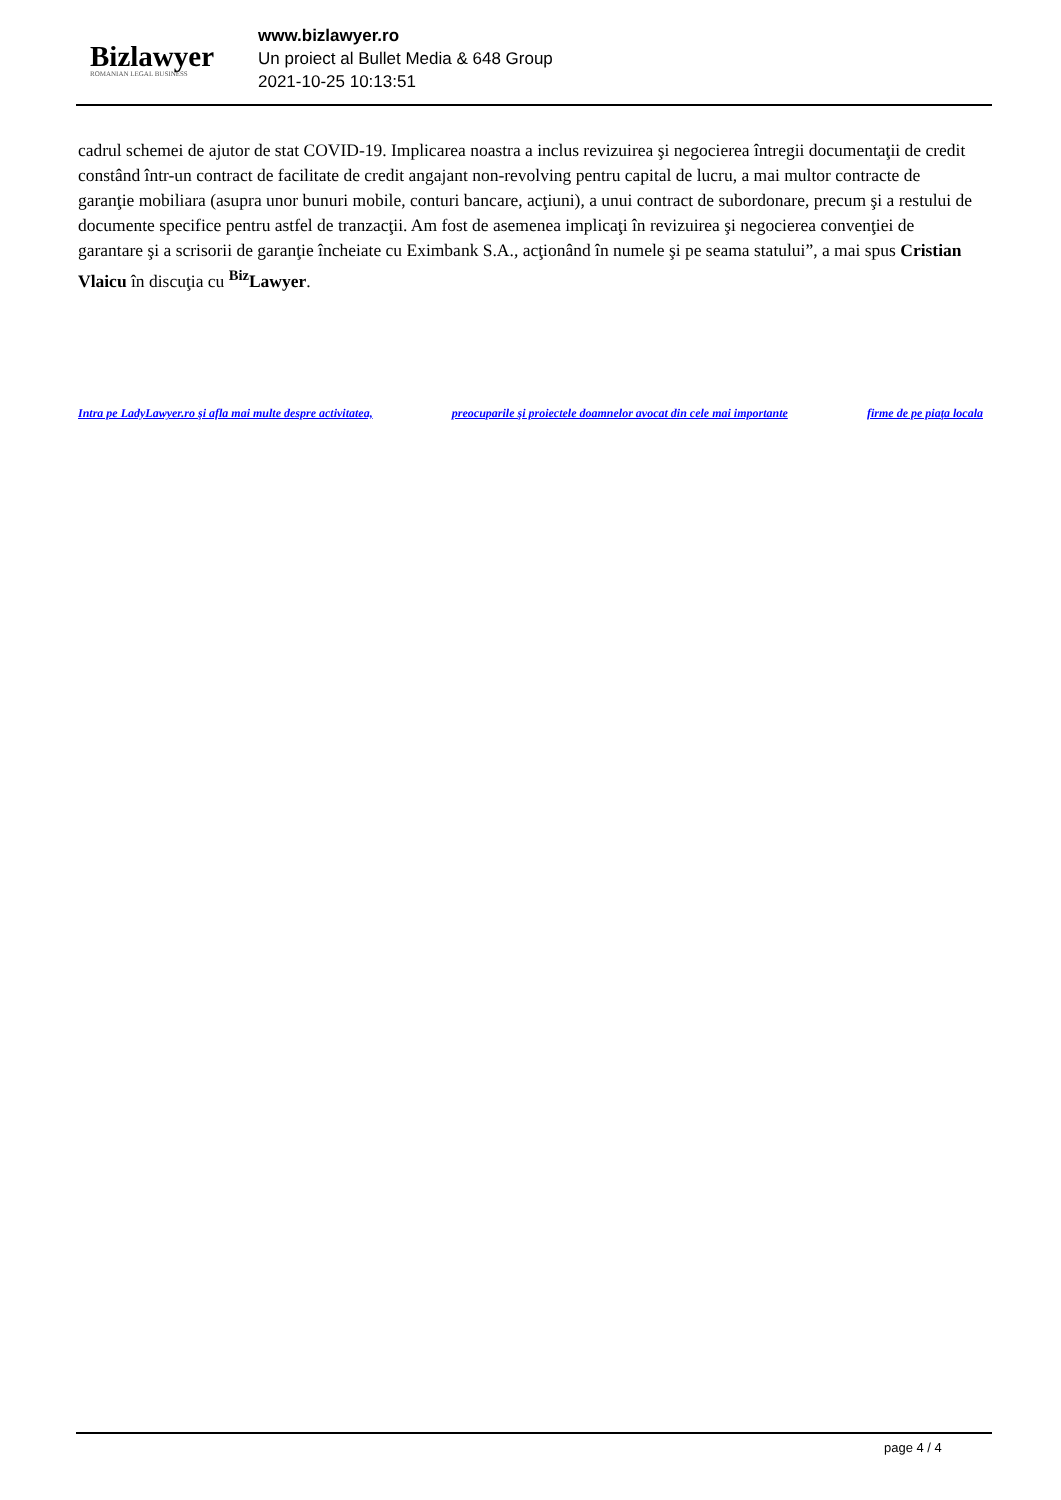Bizlawyer
ROMANIAN LEGAL BUSINESS
www.bizlawyer.ro
Un proiect al Bullet Media & 648 Group
2021-10-25 10:13:51
cadrul schemei de ajutor de stat COVID-19. Implicarea noastra a inclus revizuirea şi negocierea întregii documentaţii de credit constând într-un contract de facilitate de credit angajant non-revolving pentru capital de lucru, a mai multor contracte de garanţie mobiliara (asupra unor bunuri mobile, conturi bancare, acţiuni), a unui contract de subordonare, precum şi a restului de documente specifice pentru astfel de tranzacţii. Am fost de asemenea implicaţi în revizuirea şi negocierea convenţiei de garantare şi a scrisorii de garanţie încheiate cu Eximbank S.A., acţionând în numele şi pe seama statului”, a mai spus Cristian Vlaicu în discuţia cu <sup>Biz</sup>Lawyer.
Intra pe LadyLawyer.ro şi afla mai multe despre activitatea, preocuparile şi proiectele doamnelor avocat din cele mai importante firme de pe piaţa locala
page 4 / 4